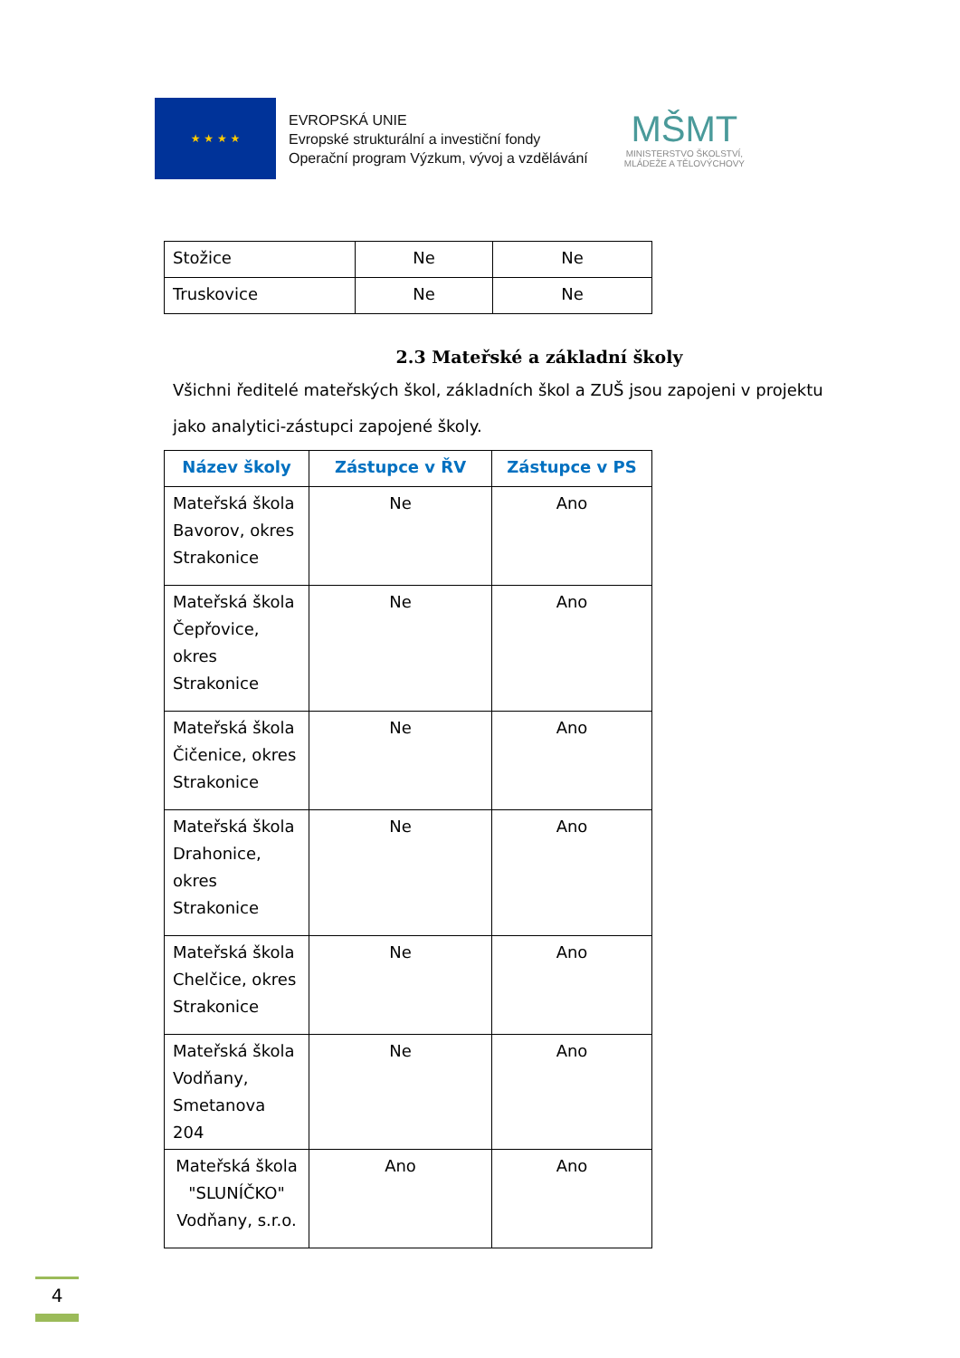★ ★ ★ ★
EVROPSKÁ UNIE
Evropské strukturální a investiční fondy
Operační program Výzkum, vývoj a vzdělávání
MŠMT
MINISTERSTVO ŠKOLSTVÍ,
MLÁDEŽE A TĚLOVÝCHOVY
| Stožice | Ne | Ne |
| Truskovice | Ne | Ne |
2.3 Mateřské a základní školy
Všichni ředitelé mateřských škol, základních škol a ZUŠ jsou zapojeni v projektu jako analytici-zástupci zapojené školy.
| Název školy | Zástupce v ŘV | Zástupce v PS |
| --- | --- | --- |
| Mateřská škola Bavorov, okres Strakonice | Ne | Ano |
| Mateřská škola Čepřovice, okres Strakonice | Ne | Ano |
| Mateřská škola Čičenice, okres Strakonice | Ne | Ano |
| Mateřská škola Drahonice, okres Strakonice | Ne | Ano |
| Mateřská škola Chelčice, okres Strakonice | Ne | Ano |
| Mateřská škola Vodňany, Smetanova 204 | Ne | Ano |
| Mateřská škola "SLUNÍČKO" Vodňany, s.r.o. | Ano | Ano |
4